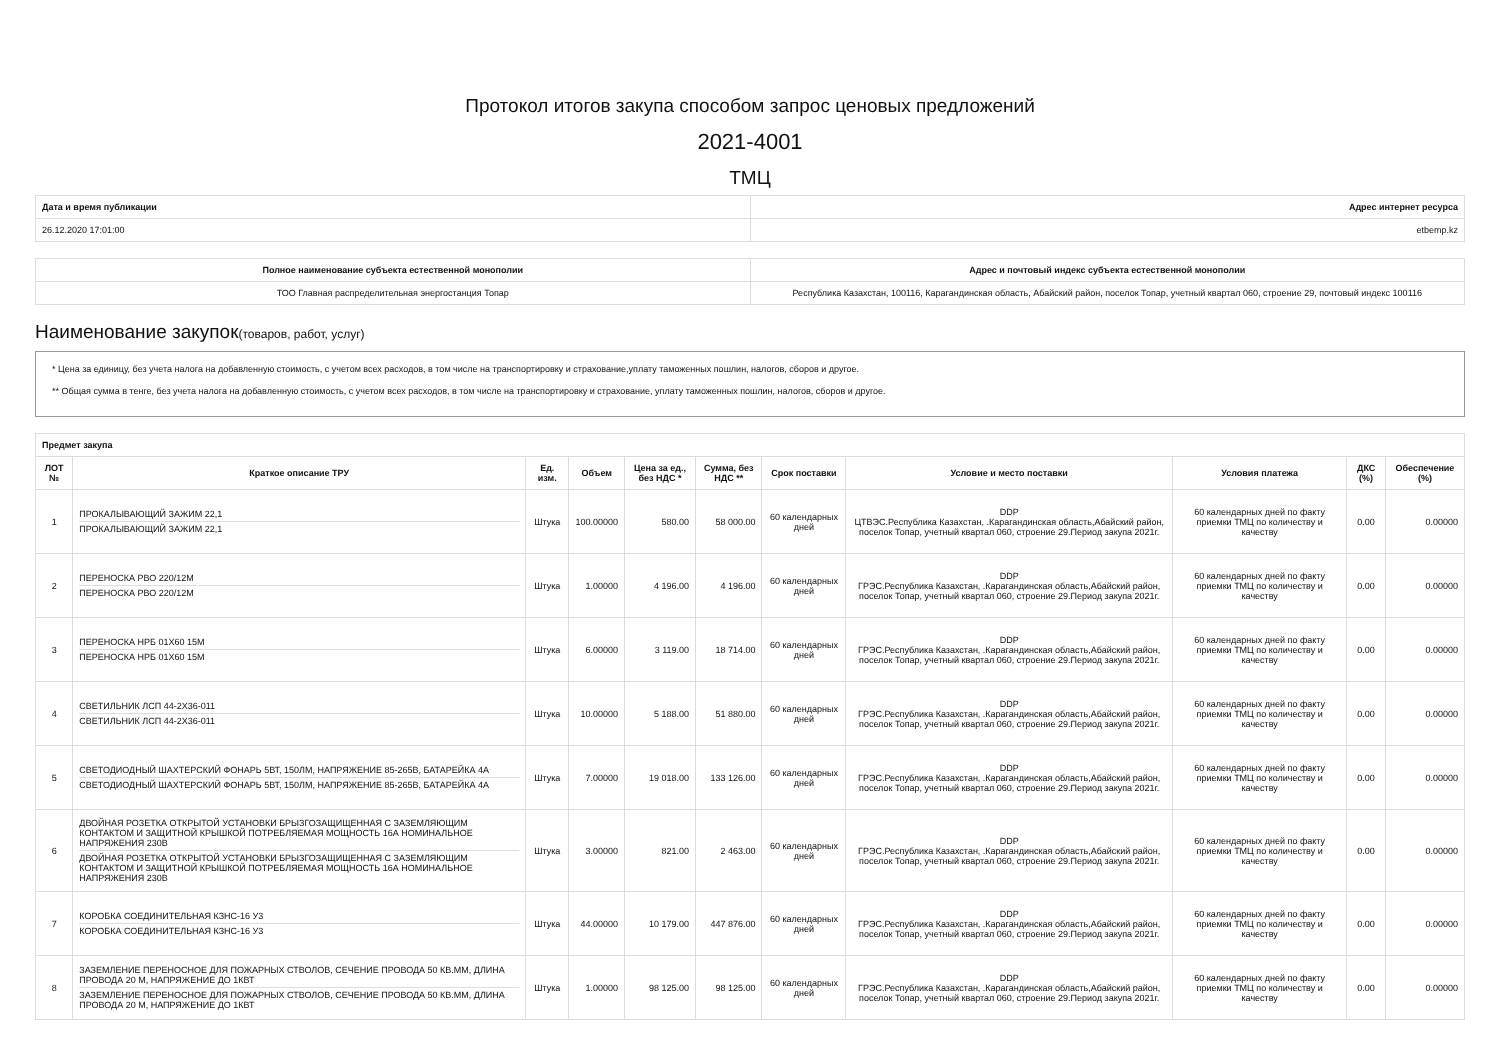Протокол итогов закупа способом запрос ценовых предложений
2021-4001
ТМЦ
| Дата и время публикации | Адрес интернет ресурса |
| --- | --- |
| 26.12.2020 17:01:00 | etbemp.kz |
| Полное наименование субъекта естественной монополии | Адрес и почтовый индекс субъекта естественной монополии |
| --- | --- |
| ТОО Главная распределительная энергостанция Топар | Республика Казахстан, 100116, Карагандинская область, Абайский район, поселок Топар, учетный квартал 060, строение 29, почтовый индекс 100116 |
Наименование закупок(товаров, работ, услуг)
* Цена за единицу, без учета налога на добавленную стоимость, с учетом всех расходов, в том числе на транспортировку и страхование,уплату таможенных пошлин, налогов, сборов и другое.
** Общая сумма в тенге, без учета налога на добавленную стоимость, с учетом всех расходов, в том числе на транспортировку и страхование, уплату таможенных пошлин, налогов, сборов и другое.
| Предмет закупа | | | | | | | | | | |
| --- | --- | --- | --- | --- | --- | --- | --- | --- | --- | --- |
| ЛОТ № | Краткое описание ТРУ | Ед. изм. | Объем | Цена за ед., без НДС * | Сумма, без НДС ** | Срок поставки | Условие и место поставки | Условия платежа | ДКС (%) | Обеспечение (%) |
| 1 | ПРОКАЛЫВАЮЩИЙ ЗАЖИМ 22,1 ПРОКАЛЫВАЮЩИЙ ЗАЖИМ 22,1 | Штука | 100.00000 | 580.00 | 58 000.00 | 60 календарных дней | DDP ЦТВЭС.Республика Казахстан, .Карагандинская область,Абайский район, поселок Топар, учетный квартал 060, строение 29.Период закупа 2021г. | 60 календарных дней по факту приемки ТМЦ по количеству и качеству | 0.00 | 0.00000 |
| 2 | ПЕРЕНОСКА РВО 220/12М ПЕРЕНОСКА РВО 220/12М | Штука | 1.00000 | 4 196.00 | 4 196.00 | 60 календарных дней | DDP ГРЭС.Республика Казахстан, .Карагандинская область,Абайский район, поселок Топар, учетный квартал 060, строение 29.Период закупа 2021г. | 60 календарных дней по факту приемки ТМЦ по количеству и качеству | 0.00 | 0.00000 |
| 3 | ПЕРЕНОСКА НРБ 01Х60 15М ПЕРЕНОСКА НРБ 01Х60 15М | Штука | 6.00000 | 3 119.00 | 18 714.00 | 60 календарных дней | DDP ГРЭС.Республика Казахстан, .Карагандинская область,Абайский район, поселок Топар, учетный квартал 060, строение 29.Период закупа 2021г. | 60 календарных дней по факту приемки ТМЦ по количеству и качеству | 0.00 | 0.00000 |
| 4 | СВЕТИЛЬНИК ЛСП 44-2Х36-011 СВЕТИЛЬНИК ЛСП 44-2Х36-011 | Штука | 10.00000 | 5 188.00 | 51 880.00 | 60 календарных дней | DDP ГРЭС.Республика Казахстан, .Карагандинская область,Абайский район, поселок Топар, учетный квартал 060, строение 29.Период закупа 2021г. | 60 календарных дней по факту приемки ТМЦ по количеству и качеству | 0.00 | 0.00000 |
| 5 | СВЕТОДИОДНЫЙ ШАХТЕРСКИЙ ФОНАРЬ 5ВТ, 150ЛМ, НАПРЯЖЕНИЕ 85-265В, БАТАРЕЙКА 4А СВЕТОДИОДНЫЙ ШАХТЕРСКИЙ ФОНАРЬ 5ВТ, 150ЛМ, НАПРЯЖЕНИЕ 85-265В, БАТАРЕЙКА 4А | Штука | 7.00000 | 19 018.00 | 133 126.00 | 60 календарных дней | DDP ГРЭС.Республика Казахстан, .Карагандинская область,Абайский район, поселок Топар, учетный квартал 060, строение 29.Период закупа 2021г. | 60 календарных дней по факту приемки ТМЦ по количеству и качеству | 0.00 | 0.00000 |
| 6 | ДВОЙНАЯ РОЗЕТКА ОТКРЫТОЙ УСТАНОВКИ БРЫЗГОЗАЩИЩЕННАЯ С ЗАЗЕМЛЯЮЩИМ КОНТАКТОМ И ЗАЩИТНОЙ КРЫШКОЙ ПОТРЕБЛЯЕМАЯ МОЩНОСТЬ 16А НОМИНАЛЬНОЕ НАПРЯЖЕНИЯ 230В ДВОЙНАЯ РОЗЕТКА ОТКРЫТОЙ УСТАНОВКИ БРЫЗГОЗАЩИЩЕННАЯ С ЗАЗЕМЛЯЮЩИМ КОНТАКТОМ И ЗАЩИТНОЙ КРЫШКОЙ ПОТРЕБЛЯЕМАЯ МОЩНОСТЬ 16А НОМИНАЛЬНОЕ НАПРЯЖЕНИЯ 230В | Штука | 3.00000 | 821.00 | 2 463.00 | 60 календарных дней | DDP ГРЭС.Республика Казахстан, .Карагандинская область,Абайский район, поселок Топар, учетный квартал 060, строение 29.Период закупа 2021г. | 60 календарных дней по факту приемки ТМЦ по количеству и качеству | 0.00 | 0.00000 |
| 7 | КОРОБКА СОЕДИНИТЕЛЬНАЯ КЗНС-16 У3 КОРОБКА СОЕДИНИТЕЛЬНАЯ КЗНС-16 У3 | Штука | 44.00000 | 10 179.00 | 447 876.00 | 60 календарных дней | DDP ГРЭС.Республика Казахстан, .Карагандинская область,Абайский район, поселок Топар, учетный квартал 060, строение 29.Период закупа 2021г. | 60 календарных дней по факту приемки ТМЦ по количеству и качеству | 0.00 | 0.00000 |
| 8 | ЗАЗЕМЛЕНИЕ ПЕРЕНОСНОЕ ДЛЯ ПОЖАРНЫХ СТВОЛОВ, СЕЧЕНИЕ ПРОВОДА 50 КВ.ММ, ДЛИНА ПРОВОДА 20 М, НАПРЯЖЕНИЕ ДО 1КВТ ЗАЗЕМЛЕНИЕ ПЕРЕНОСНОЕ ДЛЯ ПОЖАРНЫХ СТВОЛОВ, СЕЧЕНИЕ ПРОВОДА 50 КВ.ММ, ДЛИНА ПРОВОДА 20 М, НАПРЯЖЕНИЕ ДО 1КВТ | Штука | 1.00000 | 98 125.00 | 98 125.00 | 60 календарных дней | DDP ГРЭС.Республика Казахстан, .Карагандинская область,Абайский район, поселок Топар, учетный квартал 060, строение 29.Период закупа 2021г. | 60 календарных дней по факту приемки ТМЦ по количеству и качеству | 0.00 | 0.00000 |